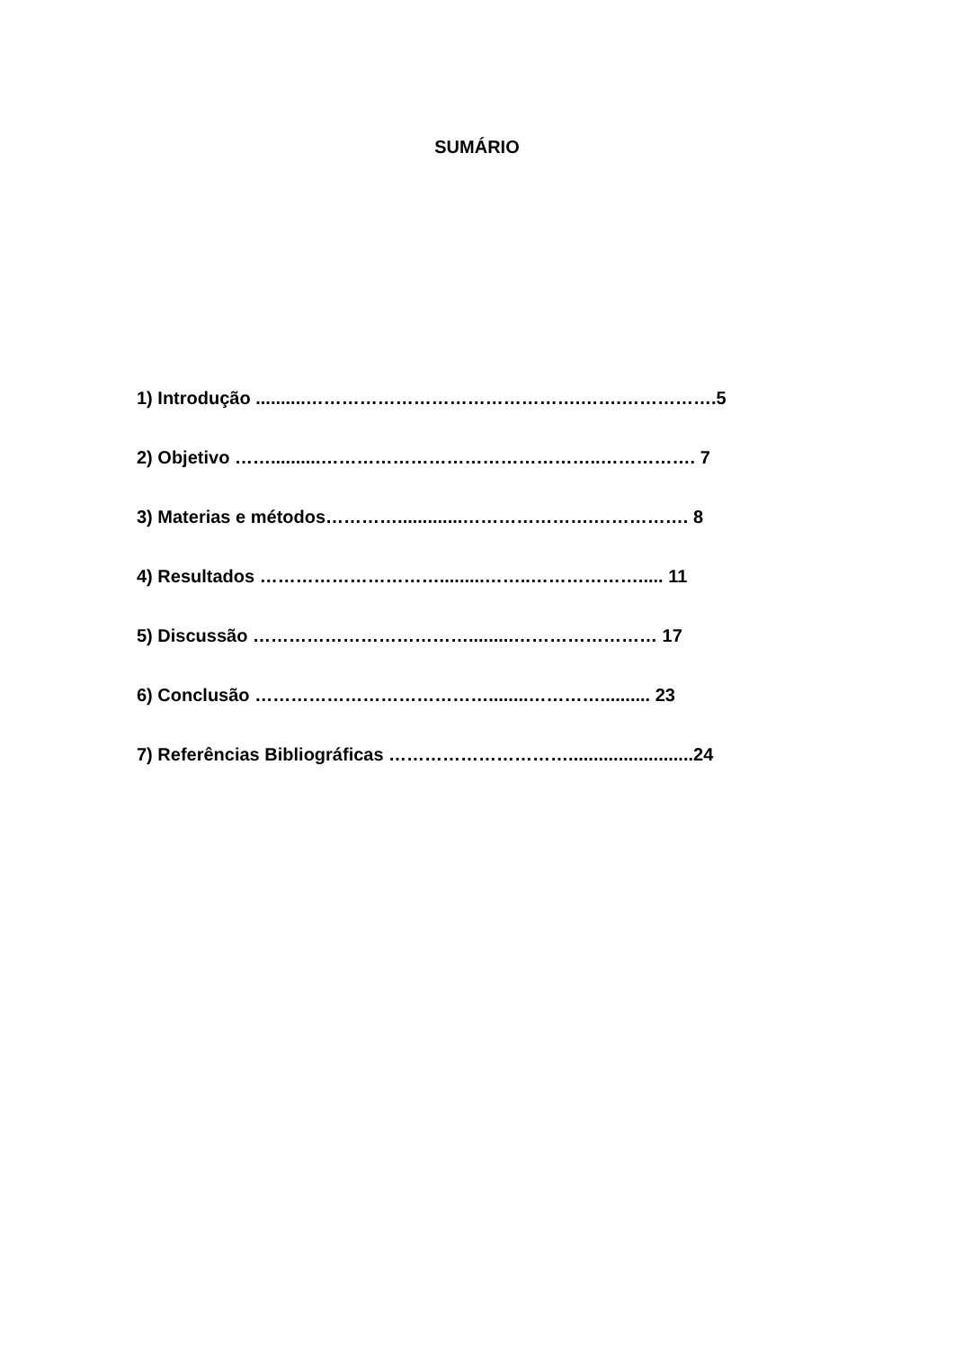SUMÁRIO
1) Introdução ..........……………………………………….…….…………….5
2) Objetivo ……..........………………………………………..……………. 7
3) Materias e métodos………….............………………….……………. 8
4) Resultados ………………………….........……..………………..... 11
5) Discussão ……………………………….........…………………… 17
6) Conclusão …………………………………........………….......... 23
7) Referências Bibliográficas ………………………….........................24